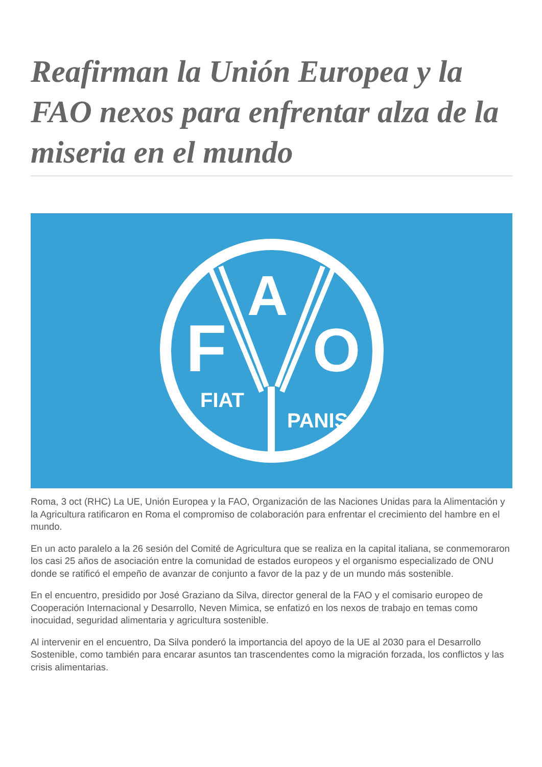Reafirman la Unión Europea y la FAO nexos para enfrentar alza de la miseria en el mundo
F
O
A
FIAT
PANIS
Roma, 3 oct (RHC) La UE, Unión Europea y la FAO, Organización de las Naciones Unidas para la Alimentación y la Agricultura ratificaron en Roma el compromiso de colaboración para enfrentar el crecimiento del hambre en el mundo.
En un acto paralelo a la 26 sesión del Comité de Agricultura que se realiza en la capital italiana, se conmemoraron los casi 25 años de asociación entre la comunidad de estados europeos y el organismo especializado de ONU donde se ratificó el empeño de avanzar de conjunto a favor de la paz y de un mundo más sostenible.
En el encuentro, presidido por José Graziano da Silva, director general de la FAO y el comisario europeo de Cooperación Internacional y Desarrollo, Neven Mimica, se enfatizó en los nexos de trabajo en temas como inocuidad, seguridad alimentaria y agricultura sostenible.
Al intervenir en el encuentro, Da Silva ponderó la importancia del apoyo de la UE al 2030 para el Desarrollo Sostenible, como también para encarar asuntos tan trascendentes como la migración forzada, los conflictos y las crisis alimentarias.